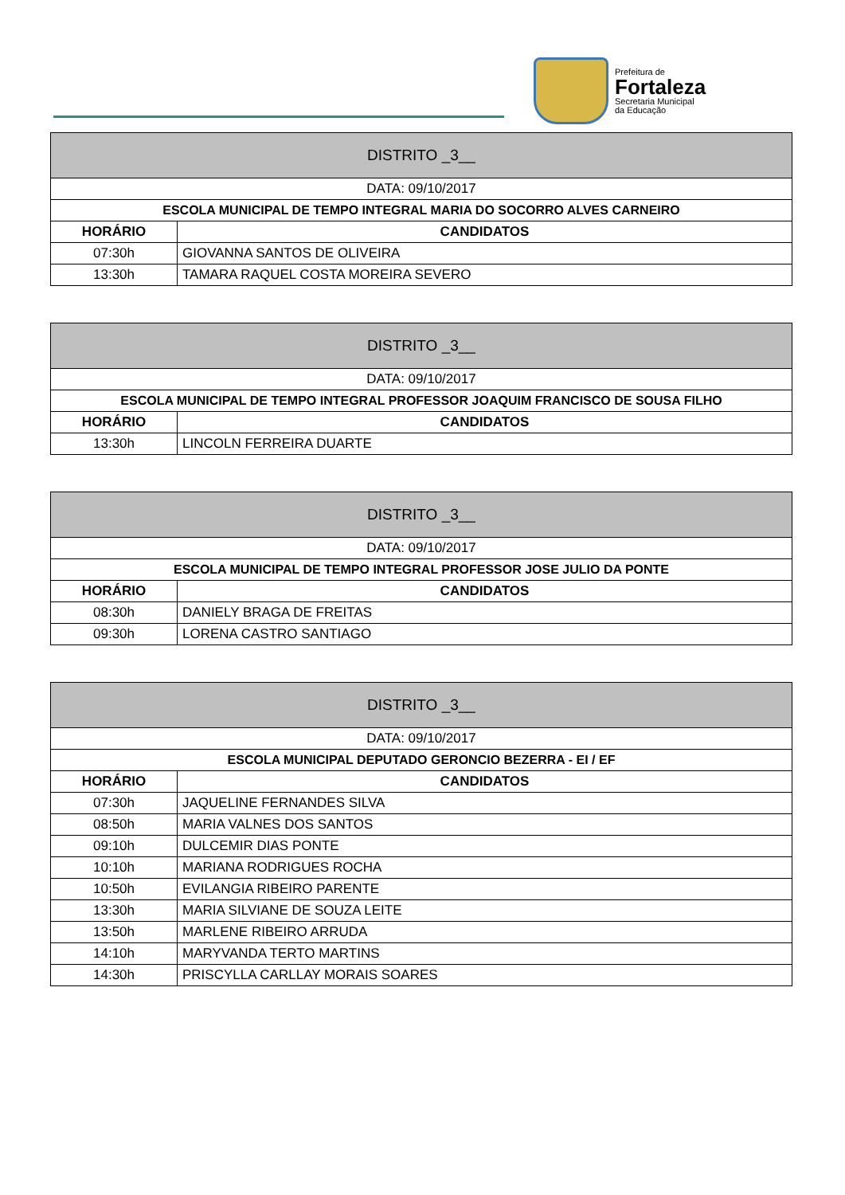Prefeitura de
Fortaleza
Secretaria Municipal
da Educação
| DISTRITO _3__ | |
| DATA: 09/10/2017 | |
| ESCOLA MUNICIPAL DE TEMPO INTEGRAL MARIA DO SOCORRO ALVES CARNEIRO | |
| HORÁRIO | CANDIDATOS |
| 07:30h | GIOVANNA SANTOS DE OLIVEIRA |
| 13:30h | TAMARA RAQUEL COSTA MOREIRA SEVERO |
| DISTRITO _3__ | |
| DATA: 09/10/2017 | |
| ESCOLA MUNICIPAL DE TEMPO INTEGRAL PROFESSOR JOAQUIM FRANCISCO DE SOUSA FILHO | |
| HORÁRIO | CANDIDATOS |
| 13:30h | LINCOLN FERREIRA DUARTE |
| DISTRITO _3__ | |
| DATA: 09/10/2017 | |
| ESCOLA MUNICIPAL DE TEMPO INTEGRAL PROFESSOR JOSE JULIO DA PONTE | |
| HORÁRIO | CANDIDATOS |
| 08:30h | DANIELY BRAGA DE FREITAS |
| 09:30h | LORENA CASTRO SANTIAGO |
| DISTRITO _3__ | |
| DATA: 09/10/2017 | |
| ESCOLA MUNICIPAL DEPUTADO GERONCIO BEZERRA - EI / EF | |
| HORÁRIO | CANDIDATOS |
| 07:30h | JAQUELINE FERNANDES SILVA |
| 08:50h | MARIA VALNES DOS SANTOS |
| 09:10h | DULCEMIR DIAS PONTE |
| 10:10h | MARIANA RODRIGUES ROCHA |
| 10:50h | EVILANGIA RIBEIRO PARENTE |
| 13:30h | MARIA SILVIANE DE SOUZA LEITE |
| 13:50h | MARLENE RIBEIRO ARRUDA |
| 14:10h | MARYVANDA TERTO MARTINS |
| 14:30h | PRISCYLLA CARLLAY MORAIS SOARES |